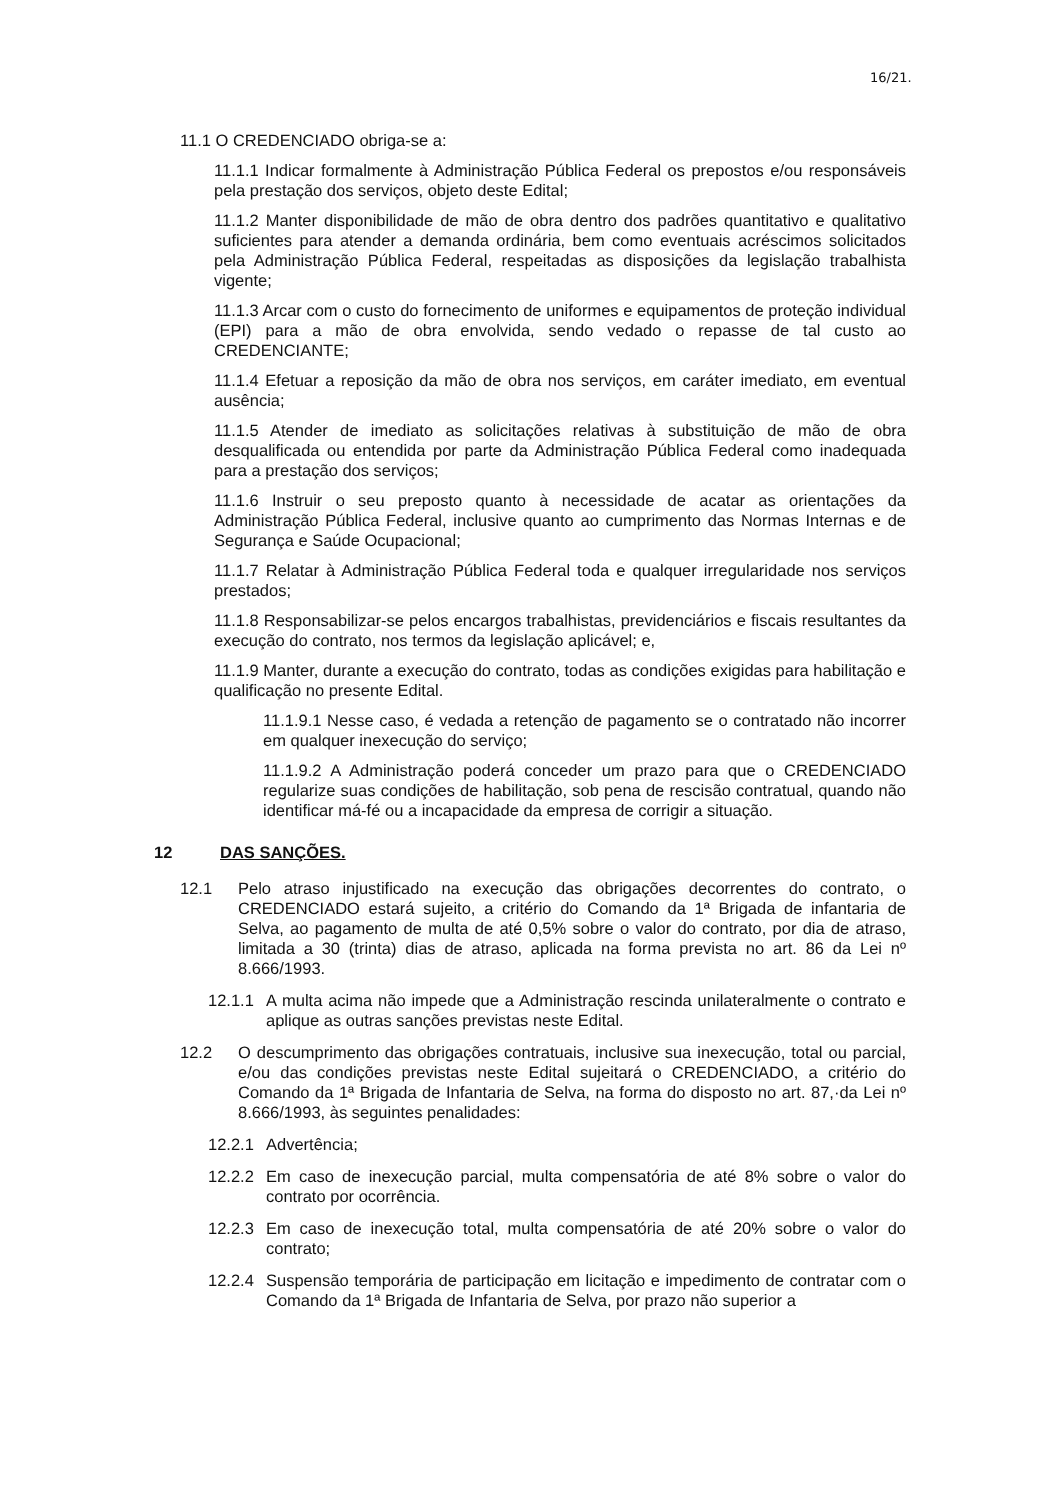16/21.
11.1 O CREDENCIADO obriga-se a:
11.1.1 Indicar formalmente à Administração Pública Federal os prepostos e/ou responsáveis pela prestação dos serviços, objeto deste Edital;
11.1.2 Manter disponibilidade de mão de obra dentro dos padrões quantitativo e qualitativo suficientes para atender a demanda ordinária, bem como eventuais acréscimos solicitados pela Administração Pública Federal, respeitadas as disposições da legislação trabalhista vigente;
11.1.3 Arcar com o custo do fornecimento de uniformes e equipamentos de proteção individual (EPI) para a mão de obra envolvida, sendo vedado o repasse de tal custo ao CREDENCIANTE;
11.1.4 Efetuar a reposição da mão de obra nos serviços, em caráter imediato, em eventual ausência;
11.1.5 Atender de imediato as solicitações relativas à substituição de mão de obra desqualificada ou entendida por parte da Administração Pública Federal como inadequada para a prestação dos serviços;
11.1.6 Instruir o seu preposto quanto à necessidade de acatar as orientações da Administração Pública Federal, inclusive quanto ao cumprimento das Normas Internas e de Segurança e Saúde Ocupacional;
11.1.7 Relatar à Administração Pública Federal toda e qualquer irregularidade nos serviços prestados;
11.1.8 Responsabilizar-se pelos encargos trabalhistas, previdenciários e fiscais resultantes da execução do contrato, nos termos da legislação aplicável; e,
11.1.9 Manter, durante a execução do contrato, todas as condições exigidas para habilitação e qualificação no presente Edital.
11.1.9.1 Nesse caso, é vedada a retenção de pagamento se o contratado não incorrer em qualquer inexecução do serviço;
11.1.9.2 A Administração poderá conceder um prazo para que o CREDENCIADO regularize suas condições de habilitação, sob pena de rescisão contratual, quando não identificar má-fé ou a incapacidade da empresa de corrigir a situação.
12 DAS SANÇÕES.
12.1 Pelo atraso injustificado na execução das obrigações decorrentes do contrato, o CREDENCIADO estará sujeito, a critério do Comando da 1ª Brigada de infantaria de Selva, ao pagamento de multa de até 0,5% sobre o valor do contrato, por dia de atraso, limitada a 30 (trinta) dias de atraso, aplicada na forma prevista no art. 86 da Lei nº 8.666/1993.
12.1.1 A multa acima não impede que a Administração rescinda unilateralmente o contrato e aplique as outras sanções previstas neste Edital.
12.2 O descumprimento das obrigações contratuais, inclusive sua inexecução, total ou parcial, e/ou das condições previstas neste Edital sujeitará o CREDENCIADO, a critério do Comando da 1ª Brigada de Infantaria de Selva, na forma do disposto no art. 87,·da Lei nº 8.666/1993, às seguintes penalidades:
12.2.1 Advertência;
12.2.2 Em caso de inexecução parcial, multa compensatória de até 8% sobre o valor do contrato por ocorrência.
12.2.3 Em caso de inexecução total, multa compensatória de até 20% sobre o valor do contrato;
12.2.4 Suspensão temporária de participação em licitação e impedimento de contratar com o Comando da 1ª Brigada de Infantaria de Selva, por prazo não superior a